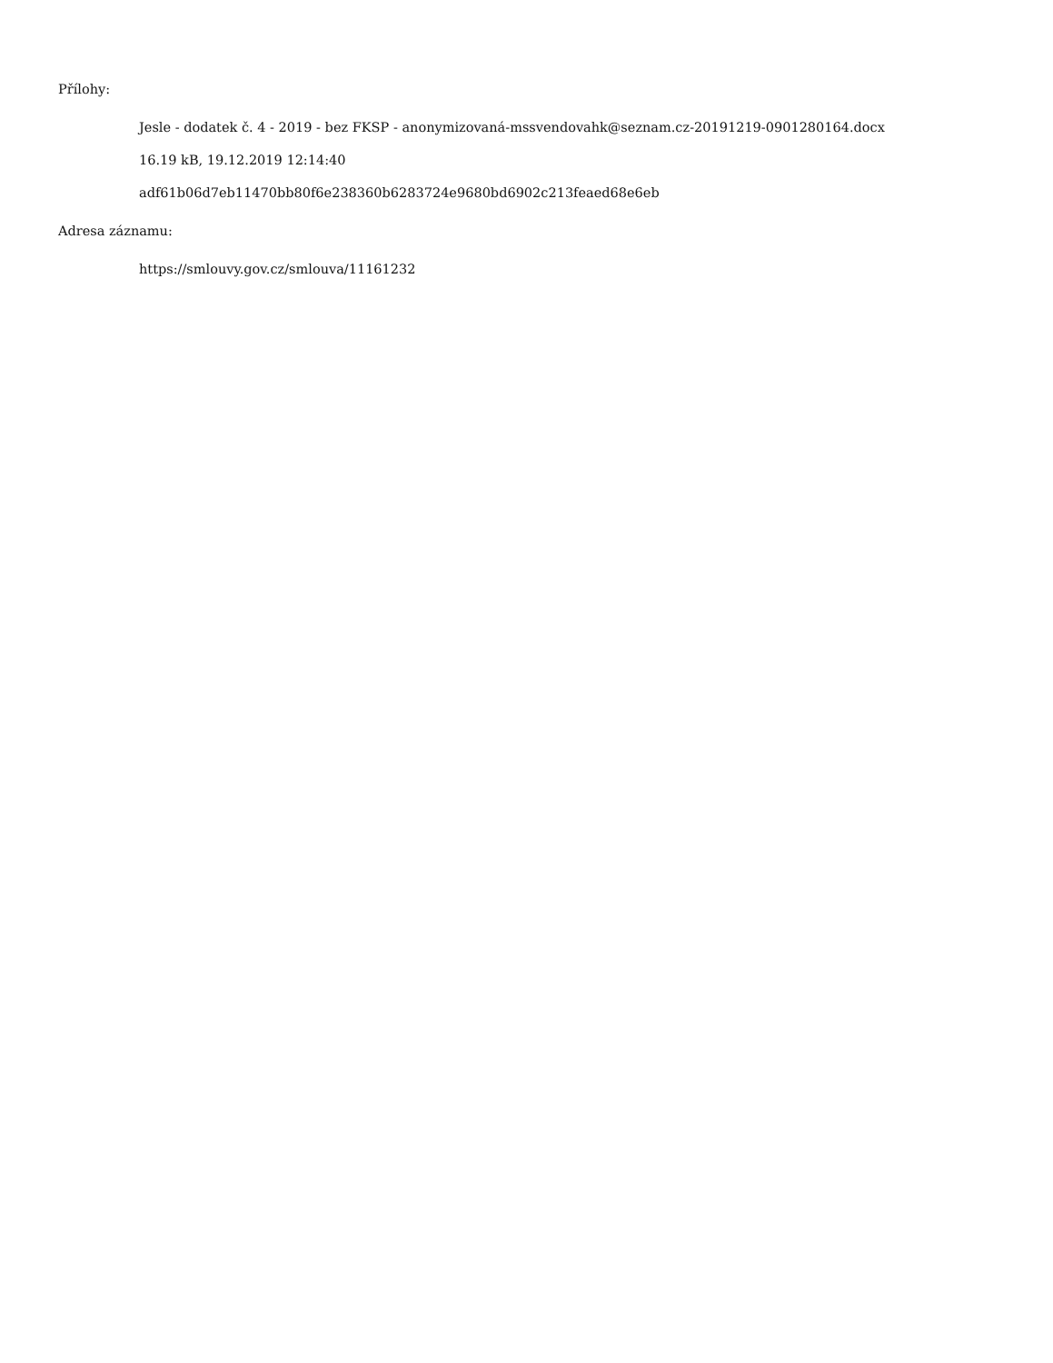Přílohy:
Jesle - dodatek č. 4 - 2019 - bez FKSP - anonymizovaná-mssvendovahk@seznam.cz-20191219-0901280164.docx
16.19 kB, 19.12.2019 12:14:40
adf61b06d7eb11470bb80f6e238360b6283724e9680bd6902c213feaed68e6eb
Adresa záznamu:
https://smlouvy.gov.cz/smlouva/11161232